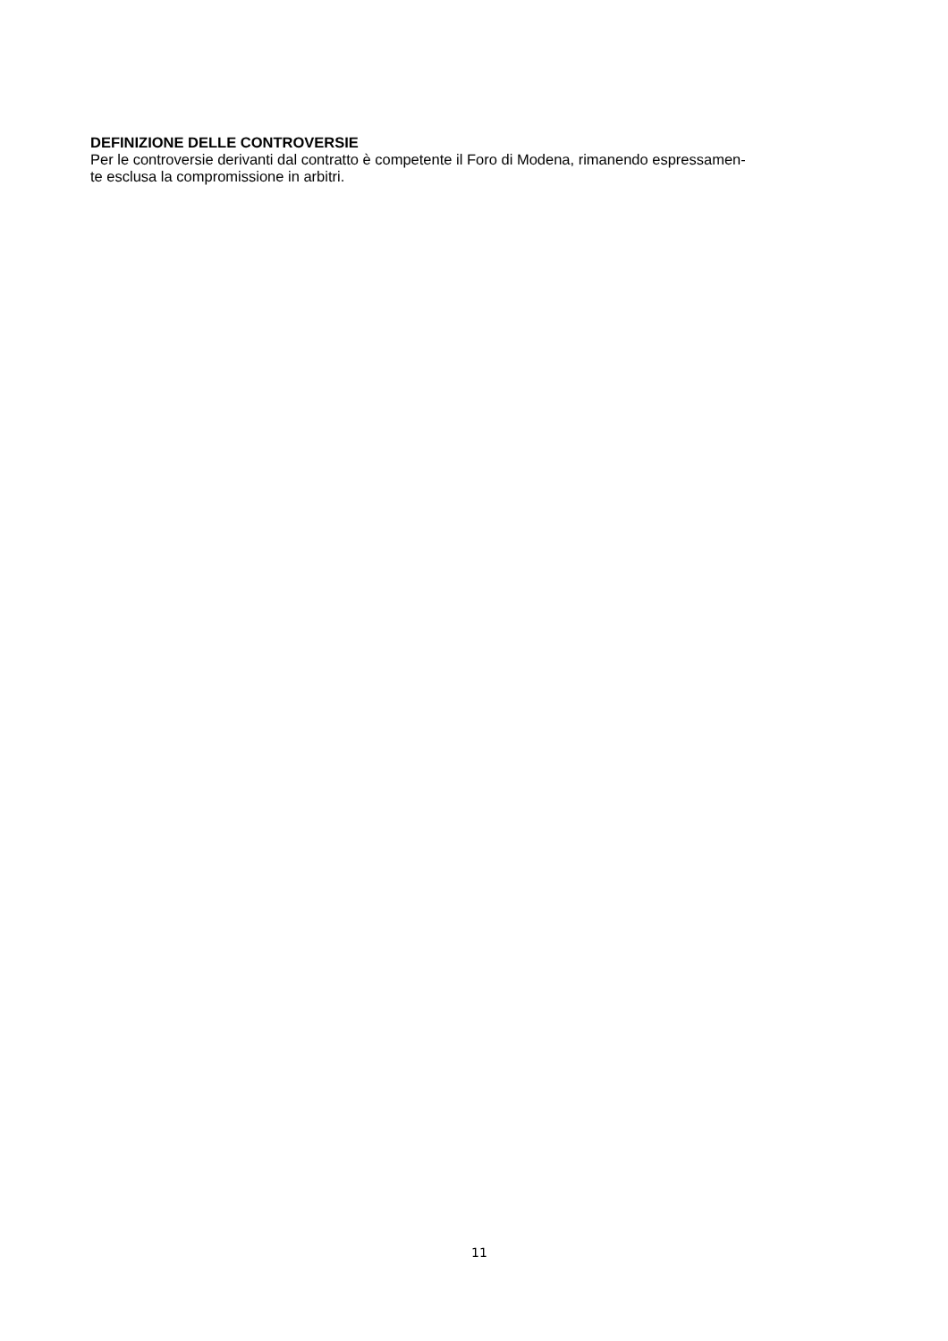DEFINIZIONE DELLE CONTROVERSIE
Per le controversie derivanti dal contratto è competente il Foro di Modena, rimanendo espressamen-
te esclusa la compromissione in arbitri.
11